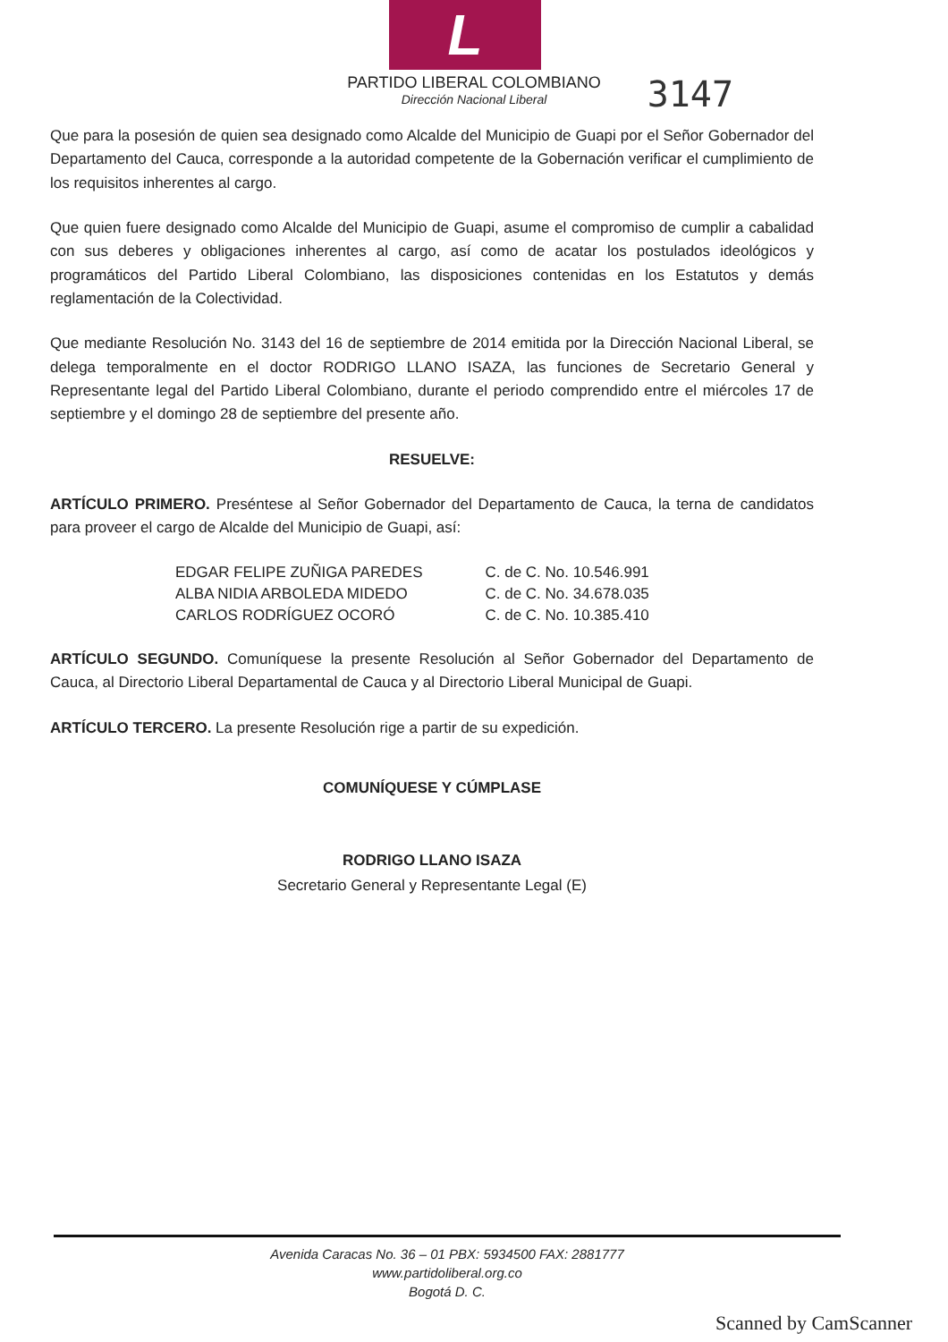L
PARTIDO LIBERAL COLOMBIANO
Dirección Nacional Liberal
3147
Que para la posesión de quien sea designado como Alcalde del Municipio de Guapi por el Señor Gobernador del Departamento del Cauca, corresponde a la autoridad competente de la Gobernación verificar el cumplimiento de los requisitos inherentes al cargo.
Que quien fuere designado como Alcalde del Municipio de Guapi, asume el compromiso de cumplir a cabalidad con sus deberes y obligaciones inherentes al cargo, así como de acatar los postulados ideológicos y programáticos del Partido Liberal Colombiano, las disposiciones contenidas en los Estatutos y demás reglamentación de la Colectividad.
Que mediante Resolución No. 3143 del 16 de septiembre de 2014 emitida por la Dirección Nacional Liberal, se delega temporalmente en el doctor RODRIGO LLANO ISAZA, las funciones de Secretario General y Representante legal del Partido Liberal Colombiano, durante el periodo comprendido entre el miércoles 17 de septiembre y el domingo 28 de septiembre del presente año.
RESUELVE:
ARTÍCULO PRIMERO. Preséntese al Señor Gobernador del Departamento de Cauca, la terna de candidatos para proveer el cargo de Alcalde del Municipio de Guapi, así:
| EDGAR FELIPE ZUÑIGA PAREDES | C. de C. No. 10.546.991 |
| ALBA NIDIA ARBOLEDA MIDEDO | C. de C. No. 34.678.035 |
| CARLOS RODRÍGUEZ OCORÓ | C. de C. No. 10.385.410 |
ARTÍCULO SEGUNDO. Comuníquese la presente Resolución al Señor Gobernador del Departamento de Cauca, al Directorio Liberal Departamental de Cauca y al Directorio Liberal Municipal de Guapi.
ARTÍCULO TERCERO. La presente Resolución rige a partir de su expedición.
COMUNÍQUESE Y CÚMPLASE
RODRIGO LLANO ISAZA
Secretario General y Representante Legal (E)
Avenida Caracas No. 36 – 01 PBX: 5934500 FAX: 2881777
www.partidoliberal.org.co
Bogotá D. C.
Scanned by CamScanner